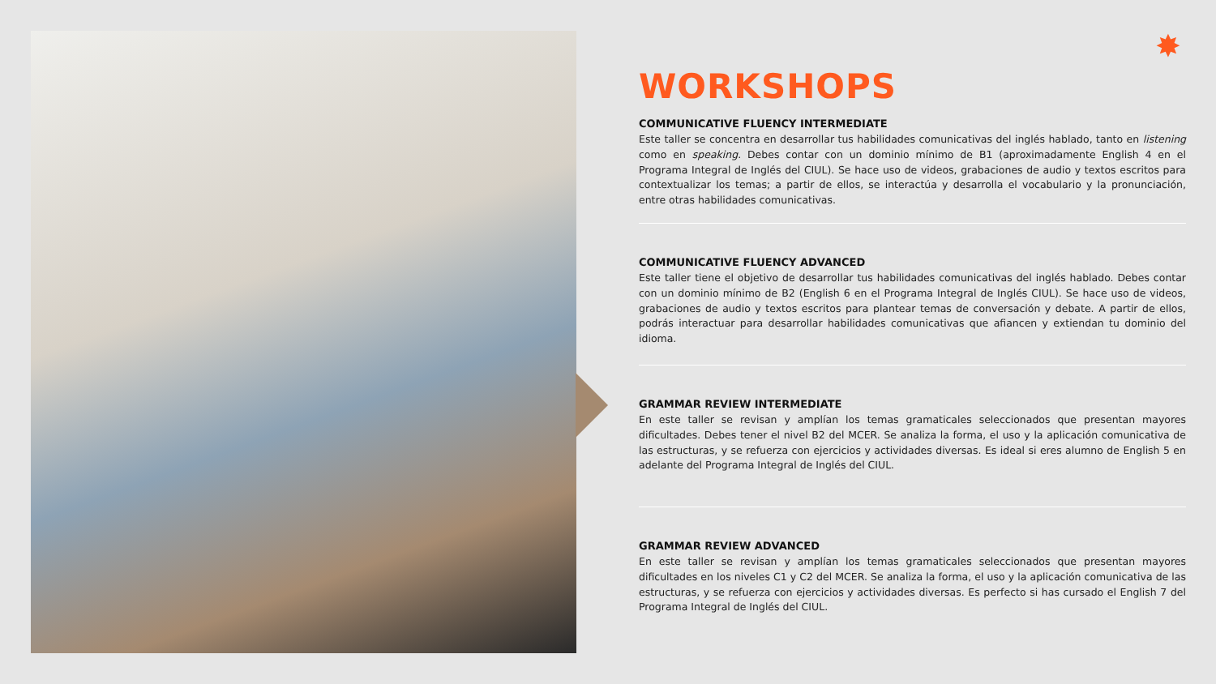✸
WORKSHOPS
COMMUNICATIVE FLUENCY INTERMEDIATE
Este taller se concentra en desarrollar tus habilidades comunicativas del inglés hablado, tanto en listening como en speaking. Debes contar con un dominio mínimo de B1 (aproximadamente English 4 en el Programa Integral de Inglés del CIUL). Se hace uso de videos, grabaciones de audio y textos escritos para contextualizar los temas; a partir de ellos, se interactúa y desarrolla el vocabulario y la pronunciación, entre otras habilidades comunicativas.
COMMUNICATIVE FLUENCY ADVANCED
Este taller tiene el objetivo de desarrollar tus habilidades comunicativas del inglés hablado. Debes contar con un dominio mínimo de B2 (English 6 en el Programa Integral de Inglés CIUL). Se hace uso de videos, grabaciones de audio y textos escritos para plantear temas de conversación y debate. A partir de ellos, podrás interactuar para desarrollar habilidades comunicativas que afiancen y extiendan tu dominio del idioma.
GRAMMAR REVIEW INTERMEDIATE
En este taller se revisan y amplían los temas gramaticales seleccionados que presentan mayores dificultades. Debes tener el nivel B2 del MCER. Se analiza la forma, el uso y la aplicación comunicativa de las estructuras, y se refuerza con ejercicios y actividades diversas. Es ideal si eres alumno de English 5 en adelante del Programa Integral de Inglés del CIUL.
GRAMMAR REVIEW ADVANCED
En este taller se revisan y amplían los temas gramaticales seleccionados que presentan mayores dificultades en los niveles C1 y C2 del MCER. Se analiza la forma, el uso y la aplicación comunicativa de las estructuras, y se refuerza con ejercicios y actividades diversas. Es perfecto si has cursado el English 7 del Programa Integral de Inglés del CIUL.